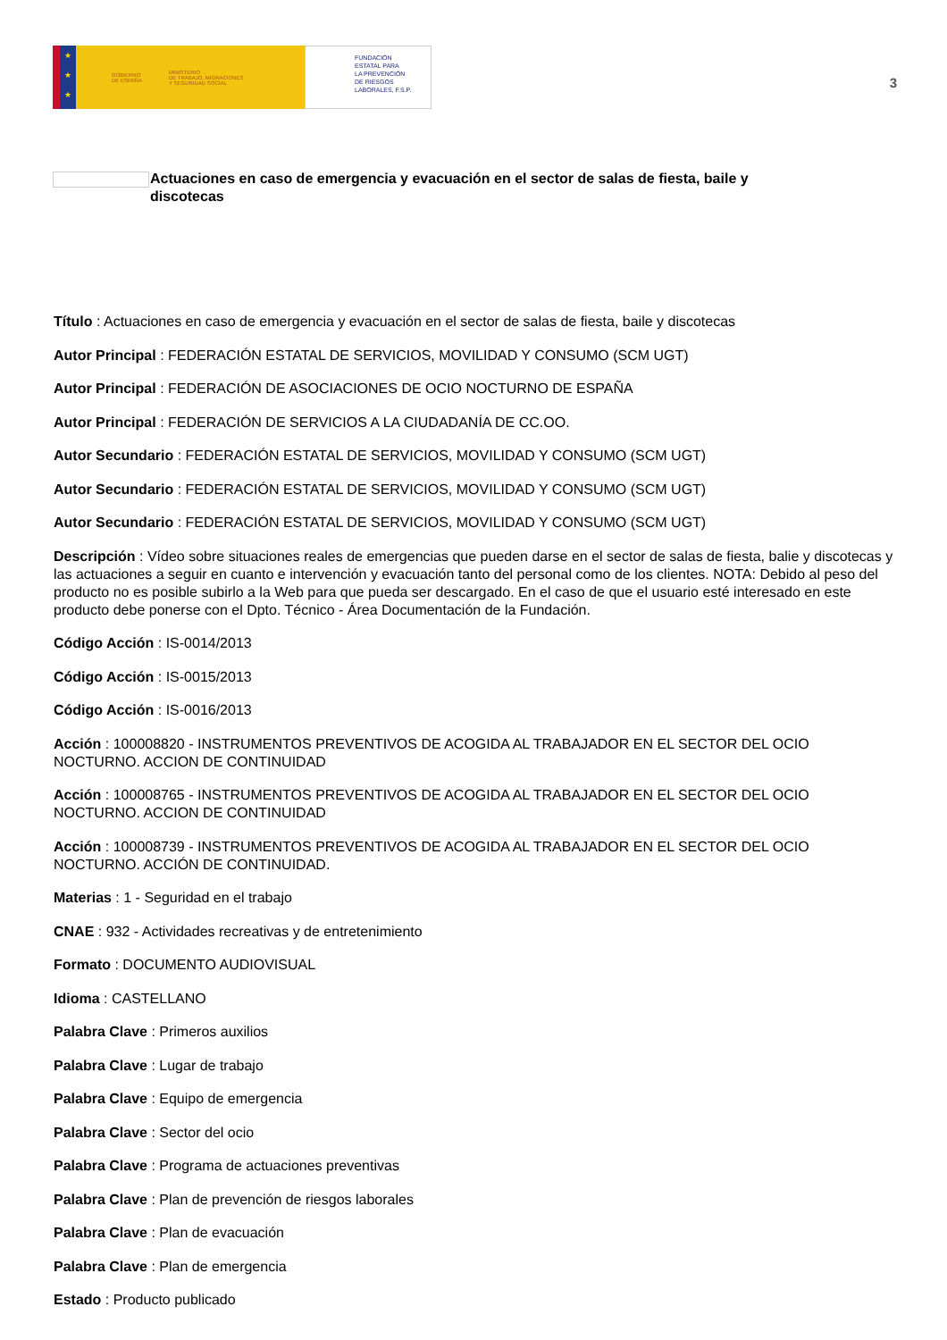★
★
★
GOBIERNO
DE ESPAÑA MINISTERIO
DE TRABAJO, MIGRACIONES
Y SEGURIDAD SOCIAL
FUNDACIÓN
ESTATAL PARA
LA PREVENCIÓN
DE RIESGOS
LABORALES, F.S.P.
3
Actuaciones en caso de emergencia y evacuación en el sector de salas de fiesta, baile y discotecas
Título : Actuaciones en caso de emergencia y evacuación en el sector de salas de fiesta, baile y discotecas
Autor Principal : FEDERACIÓN ESTATAL DE SERVICIOS, MOVILIDAD Y CONSUMO (SCM UGT)
Autor Principal : FEDERACIÓN DE ASOCIACIONES DE OCIO NOCTURNO DE ESPAÑA
Autor Principal : FEDERACIÓN DE SERVICIOS A LA CIUDADANÍA DE CC.OO.
Autor Secundario : FEDERACIÓN ESTATAL DE SERVICIOS, MOVILIDAD Y CONSUMO (SCM UGT)
Autor Secundario : FEDERACIÓN ESTATAL DE SERVICIOS, MOVILIDAD Y CONSUMO (SCM UGT)
Autor Secundario : FEDERACIÓN ESTATAL DE SERVICIOS, MOVILIDAD Y CONSUMO (SCM UGT)
Descripción : Vídeo sobre situaciones reales de emergencias que pueden darse en el sector de salas de fiesta, balie y discotecas y las actuaciones a seguir en cuanto e intervención y evacuación tanto del personal como de los clientes. NOTA: Debido al peso del producto no es posible subirlo a la Web para que pueda ser descargado. En el caso de que el usuario esté interesado en este producto debe ponerse con el Dpto. Técnico - Área Documentación de la Fundación.
Código Acción : IS-0014/2013
Código Acción : IS-0015/2013
Código Acción : IS-0016/2013
Acción : 100008820 - INSTRUMENTOS PREVENTIVOS DE ACOGIDA AL TRABAJADOR EN EL SECTOR DEL OCIO NOCTURNO. ACCION DE CONTINUIDAD
Acción : 100008765 - INSTRUMENTOS PREVENTIVOS DE ACOGIDA AL TRABAJADOR EN EL SECTOR DEL OCIO NOCTURNO. ACCION DE CONTINUIDAD
Acción : 100008739 - INSTRUMENTOS PREVENTIVOS DE ACOGIDA AL TRABAJADOR EN EL SECTOR DEL OCIO NOCTURNO. ACCIÓN DE CONTINUIDAD.
Materias : 1 - Seguridad en el trabajo
CNAE : 932 - Actividades recreativas y de entretenimiento
Formato : DOCUMENTO AUDIOVISUAL
Idioma : CASTELLANO
Palabra Clave : Primeros auxilios
Palabra Clave : Lugar de trabajo
Palabra Clave : Equipo de emergencia
Palabra Clave : Sector del ocio
Palabra Clave : Programa de actuaciones preventivas
Palabra Clave : Plan de prevención de riesgos laborales
Palabra Clave : Plan de evacuación
Palabra Clave : Plan de emergencia
Estado : Producto publicado